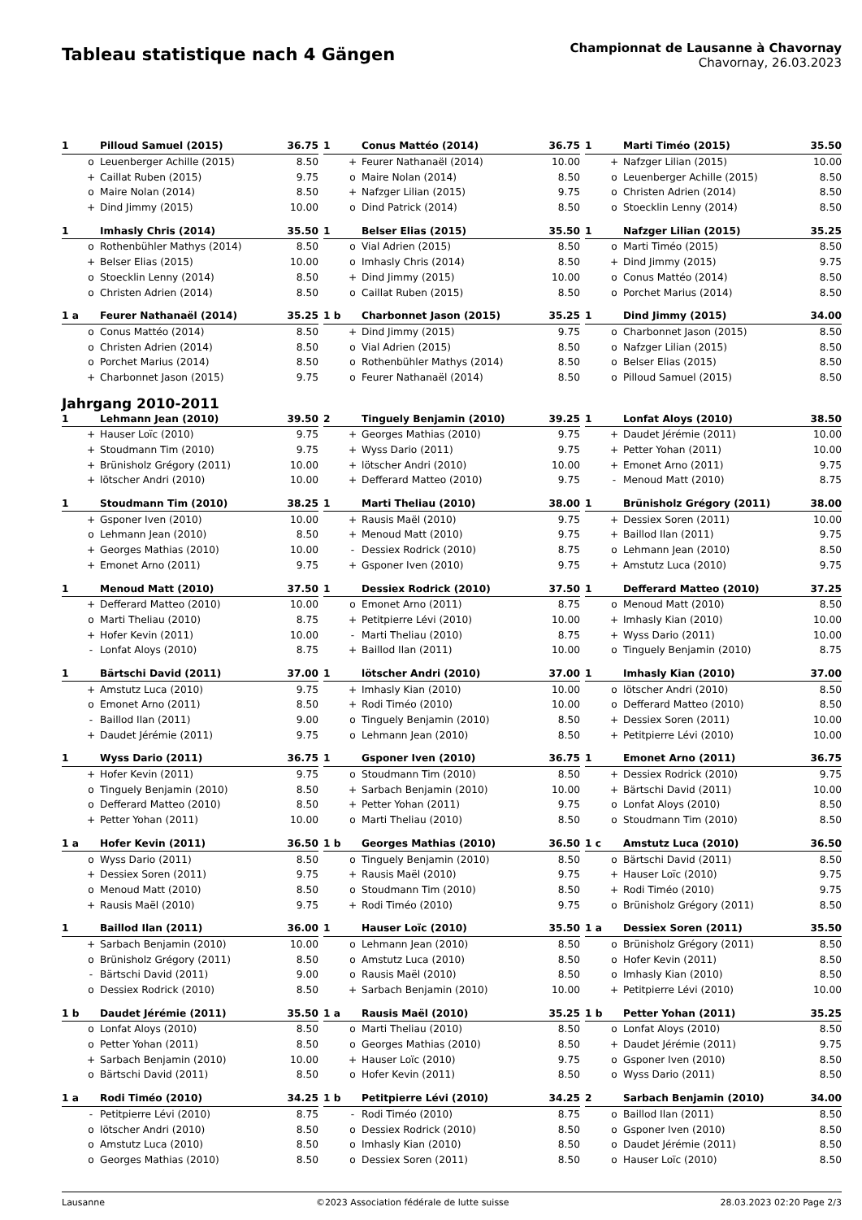Tableau statistique nach 4 Gängen
Championnat de Lausanne à Chavornay
Chavornay, 26.03.2023
| 1 | | Pilloud Samuel (2015) | 36.75 |
| --- | --- | --- | --- |
| | o | Leuenberger Achille (2015) | 8.50 |
| | + | Caillat Ruben (2015) | 9.75 |
| | o | Maire Nolan (2014) | 8.50 |
| | + | Dind Jimmy (2015) | 10.00 |
| 1 | | Conus Mattéo (2014) | 36.75 |
| --- | --- | --- | --- |
| | + | Feurer Nathanaël (2014) | 10.00 |
| | o | Maire Nolan (2014) | 8.50 |
| | + | Nafzger Lilian (2015) | 9.75 |
| | o | Dind Patrick (2014) | 8.50 |
| 1 | | Marti Timéo (2015) | 35.50 |
| --- | --- | --- | --- |
| | + | Nafzger Lilian (2015) | 10.00 |
| | o | Leuenberger Achille (2015) | 8.50 |
| | o | Christen Adrien (2014) | 8.50 |
| | o | Stoecklin Lenny (2014) | 8.50 |
| 1 | | Imhasly Chris (2014) | 35.50 |
| --- | --- | --- | --- |
| | o | Rothenbühler Mathys (2014) | 8.50 |
| | + | Belser Elias (2015) | 10.00 |
| | o | Stoecklin Lenny (2014) | 8.50 |
| | o | Christen Adrien (2014) | 8.50 |
| 1 | | Belser Elias (2015) | 35.50 |
| --- | --- | --- | --- |
| | o | Vial Adrien (2015) | 8.50 |
| | o | Imhasly Chris (2014) | 8.50 |
| | + | Dind Jimmy (2015) | 10.00 |
| | o | Caillat Ruben (2015) | 8.50 |
| 1 | | Nafzger Lilian (2015) | 35.25 |
| --- | --- | --- | --- |
| | o | Marti Timéo (2015) | 8.50 |
| | + | Dind Jimmy (2015) | 9.75 |
| | o | Conus Mattéo (2014) | 8.50 |
| | o | Porchet Marius (2014) | 8.50 |
| 1 a | | Feurer Nathanaël (2014) | 35.25 |
| --- | --- | --- | --- |
| | o | Conus Mattéo (2014) | 8.50 |
| | o | Christen Adrien (2014) | 8.50 |
| | o | Porchet Marius (2014) | 8.50 |
| | + | Charbonnet Jason (2015) | 9.75 |
| 1 b | | Charbonnet Jason (2015) | 35.25 |
| --- | --- | --- | --- |
| | + | Dind Jimmy (2015) | 9.75 |
| | o | Vial Adrien (2015) | 8.50 |
| | o | Rothenbühler Mathys (2014) | 8.50 |
| | o | Feurer Nathanaël (2014) | 8.50 |
| 1 | | Dind Jimmy (2015) | 34.00 |
| --- | --- | --- | --- |
| | o | Charbonnet Jason (2015) | 8.50 |
| | o | Nafzger Lilian (2015) | 8.50 |
| | o | Belser Elias (2015) | 8.50 |
| | o | Pilloud Samuel (2015) | 8.50 |
Jahrgang 2010-2011
| 1 | | Lehmann Jean (2010) | 39.50 |
| --- | --- | --- | --- |
| | + | Hauser Loïc (2010) | 9.75 |
| | + | Stoudmann Tim (2010) | 9.75 |
| | + | Brünisholz Grégory (2011) | 10.00 |
| | + | lötscher Andri (2010) | 10.00 |
| 2 | | Tinguely Benjamin (2010) | 39.25 |
| --- | --- | --- | --- |
| | + | Georges Mathias (2010) | 9.75 |
| | + | Wyss Dario (2011) | 9.75 |
| | + | lötscher Andri (2010) | 10.00 |
| | + | Defferard Matteo (2010) | 9.75 |
| 1 | | Lonfat Aloys (2010) | 38.50 |
| --- | --- | --- | --- |
| | + | Daudet Jérémie (2011) | 10.00 |
| | + | Petter Yohan (2011) | 10.00 |
| | + | Emonet Arno (2011) | 9.75 |
| | - | Menoud Matt (2010) | 8.75 |
| 1 | | Stoudmann Tim (2010) | 38.25 |
| --- | --- | --- | --- |
| | + | Gsponer Iven (2010) | 10.00 |
| | o | Lehmann Jean (2010) | 8.50 |
| | + | Georges Mathias (2010) | 10.00 |
| | + | Emonet Arno (2011) | 9.75 |
| 1 | | Marti Theliau (2010) | 38.00 |
| --- | --- | --- | --- |
| | + | Rausis Maël (2010) | 9.75 |
| | + | Menoud Matt (2010) | 9.75 |
| | - | Dessiex Rodrick (2010) | 8.75 |
| | + | Gsponer Iven (2010) | 9.75 |
| 1 | | Brünisholz Grégory (2011) | 38.00 |
| --- | --- | --- | --- |
| | + | Dessiex Soren (2011) | 10.00 |
| | + | Baillod Ilan (2011) | 9.75 |
| | o | Lehmann Jean (2010) | 8.50 |
| | + | Amstutz Luca (2010) | 9.75 |
| 1 | | Menoud Matt (2010) | 37.50 |
| --- | --- | --- | --- |
| | + | Defferard Matteo (2010) | 10.00 |
| | o | Marti Theliau (2010) | 8.75 |
| | + | Hofer Kevin (2011) | 10.00 |
| | - | Lonfat Aloys (2010) | 8.75 |
| 1 | | Dessiex Rodrick (2010) | 37.50 |
| --- | --- | --- | --- |
| | o | Emonet Arno (2011) | 8.75 |
| | + | Petitpierre Lévi (2010) | 10.00 |
| | - | Marti Theliau (2010) | 8.75 |
| | + | Baillod Ilan (2011) | 10.00 |
| 1 | | Defferard Matteo (2010) | 37.25 |
| --- | --- | --- | --- |
| | o | Menoud Matt (2010) | 8.50 |
| | + | Imhasly Kian (2010) | 10.00 |
| | + | Wyss Dario (2011) | 10.00 |
| | o | Tinguely Benjamin (2010) | 8.75 |
| 1 | | Bärtschi David (2011) | 37.00 |
| --- | --- | --- | --- |
| | + | Amstutz Luca (2010) | 9.75 |
| | o | Emonet Arno (2011) | 8.50 |
| | - | Baillod Ilan (2011) | 9.00 |
| | + | Daudet Jérémie (2011) | 9.75 |
| 1 | | lötscher Andri (2010) | 37.00 |
| --- | --- | --- | --- |
| | + | Imhasly Kian (2010) | 10.00 |
| | + | Rodi Timéo (2010) | 10.00 |
| | o | Tinguely Benjamin (2010) | 8.50 |
| | o | Lehmann Jean (2010) | 8.50 |
| 1 | | Imhasly Kian (2010) | 37.00 |
| --- | --- | --- | --- |
| | o | lötscher Andri (2010) | 8.50 |
| | o | Defferard Matteo (2010) | 8.50 |
| | + | Dessiex Soren (2011) | 10.00 |
| | + | Petitpierre Lévi (2010) | 10.00 |
| 1 | | Wyss Dario (2011) | 36.75 |
| --- | --- | --- | --- |
| | + | Hofer Kevin (2011) | 9.75 |
| | o | Tinguely Benjamin (2010) | 8.50 |
| | o | Defferard Matteo (2010) | 8.50 |
| | + | Petter Yohan (2011) | 10.00 |
| 1 | | Gsponer Iven (2010) | 36.75 |
| --- | --- | --- | --- |
| | o | Stoudmann Tim (2010) | 8.50 |
| | + | Sarbach Benjamin (2010) | 10.00 |
| | + | Petter Yohan (2011) | 9.75 |
| | o | Marti Theliau (2010) | 8.50 |
| 1 | | Emonet Arno (2011) | 36.75 |
| --- | --- | --- | --- |
| | + | Dessiex Rodrick (2010) | 9.75 |
| | + | Bärtschi David (2011) | 10.00 |
| | o | Lonfat Aloys (2010) | 8.50 |
| | o | Stoudmann Tim (2010) | 8.50 |
| 1 a | | Hofer Kevin (2011) | 36.50 |
| --- | --- | --- | --- |
| | o | Wyss Dario (2011) | 8.50 |
| | + | Dessiex Soren (2011) | 9.75 |
| | o | Menoud Matt (2010) | 8.50 |
| | + | Rausis Maël (2010) | 9.75 |
| 1 b | | Georges Mathias (2010) | 36.50 |
| --- | --- | --- | --- |
| | o | Tinguely Benjamin (2010) | 8.50 |
| | + | Rausis Maël (2010) | 9.75 |
| | o | Stoudmann Tim (2010) | 8.50 |
| | + | Rodi Timéo (2010) | 9.75 |
| 1 c | | Amstutz Luca (2010) | 36.50 |
| --- | --- | --- | --- |
| | o | Bärtschi David (2011) | 8.50 |
| | + | Hauser Loïc (2010) | 9.75 |
| | + | Rodi Timéo (2010) | 9.75 |
| | o | Brünisholz Grégory (2011) | 8.50 |
| 1 | | Baillod Ilan (2011) | 36.00 |
| --- | --- | --- | --- |
| | + | Sarbach Benjamin (2010) | 10.00 |
| | o | Brünisholz Grégory (2011) | 8.50 |
| | - | Bärtschi David (2011) | 9.00 |
| | o | Dessiex Rodrick (2010) | 8.50 |
| 1 | | Hauser Loïc (2010) | 35.50 |
| --- | --- | --- | --- |
| | o | Lehmann Jean (2010) | 8.50 |
| | o | Amstutz Luca (2010) | 8.50 |
| | o | Rausis Maël (2010) | 8.50 |
| | + | Sarbach Benjamin (2010) | 10.00 |
| 1 a | | Dessiex Soren (2011) | 35.50 |
| --- | --- | --- | --- |
| | o | Brünisholz Grégory (2011) | 8.50 |
| | o | Hofer Kevin (2011) | 8.50 |
| | o | Imhasly Kian (2010) | 8.50 |
| | + | Petitpierre Lévi (2010) | 10.00 |
| 1 b | | Daudet Jérémie (2011) | 35.50 |
| --- | --- | --- | --- |
| | o | Lonfat Aloys (2010) | 8.50 |
| | o | Petter Yohan (2011) | 8.50 |
| | + | Sarbach Benjamin (2010) | 10.00 |
| | o | Bärtschi David (2011) | 8.50 |
| 1 a | | Rausis Maël (2010) | 35.25 |
| --- | --- | --- | --- |
| | o | Marti Theliau (2010) | 8.50 |
| | o | Georges Mathias (2010) | 8.50 |
| | + | Hauser Loïc (2010) | 9.75 |
| | o | Hofer Kevin (2011) | 8.50 |
| 1 b | | Petter Yohan (2011) | 35.25 |
| --- | --- | --- | --- |
| | o | Lonfat Aloys (2010) | 8.50 |
| | + | Daudet Jérémie (2011) | 9.75 |
| | o | Gsponer Iven (2010) | 8.50 |
| | o | Wyss Dario (2011) | 8.50 |
| 1 a | | Rodi Timéo (2010) | 34.25 |
| --- | --- | --- | --- |
| | - | Petitpierre Lévi (2010) | 8.75 |
| | o | lötscher Andri (2010) | 8.50 |
| | o | Amstutz Luca (2010) | 8.50 |
| | o | Georges Mathias (2010) | 8.50 |
| 1 b | | Petitpierre Lévi (2010) | 34.25 |
| --- | --- | --- | --- |
| | - | Rodi Timéo (2010) | 8.75 |
| | o | Dessiex Rodrick (2010) | 8.50 |
| | o | Imhasly Kian (2010) | 8.50 |
| | o | Dessiex Soren (2011) | 8.50 |
| 2 | | Sarbach Benjamin (2010) | 34.00 |
| --- | --- | --- | --- |
| | o | Baillod Ilan (2011) | 8.50 |
| | o | Gsponer Iven (2010) | 8.50 |
| | o | Daudet Jérémie (2011) | 8.50 |
| | o | Hauser Loïc (2010) | 8.50 |
Lausanne ©2023 Association fédérale de lutte suisse 28.03.2023 02:20 Page 2/3